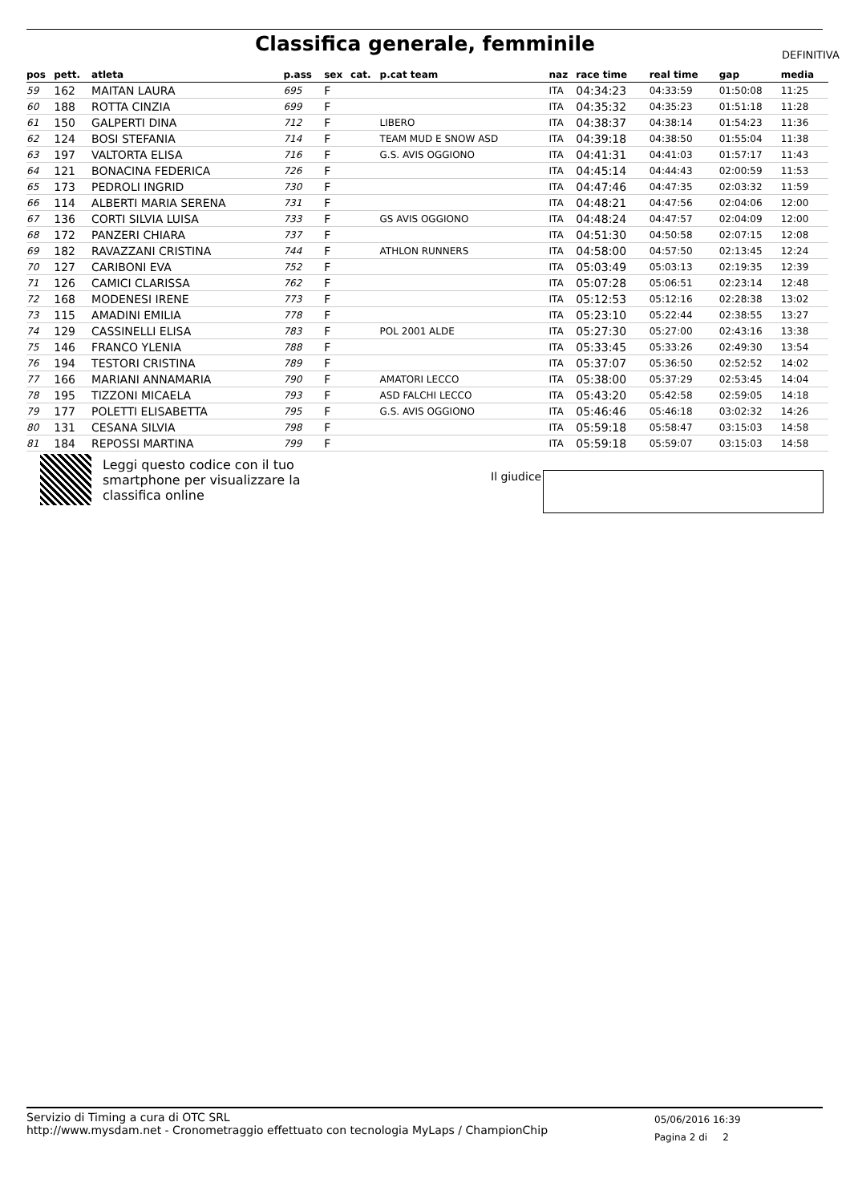Classifica generale, femminile DEFINITIVA
| pos | pett. | atleta | p.ass | sex | cat. | p.cat team | naz | race time | real time | gap | media |
| --- | --- | --- | --- | --- | --- | --- | --- | --- | --- | --- | --- |
| 59 | 162 | MAITAN LAURA | 695 | F | | | ITA | 04:34:23 | 04:33:59 | 01:50:08 | 11:25 |
| 60 | 188 | ROTTA CINZIA | 699 | F | | | ITA | 04:35:32 | 04:35:23 | 01:51:18 | 11:28 |
| 61 | 150 | GALPERTI DINA | 712 | F | | LIBERO | ITA | 04:38:37 | 04:38:14 | 01:54:23 | 11:36 |
| 62 | 124 | BOSI STEFANIA | 714 | F | | TEAM MUD E SNOW ASD | ITA | 04:39:18 | 04:38:50 | 01:55:04 | 11:38 |
| 63 | 197 | VALTORTA ELISA | 716 | F | | G.S. AVIS OGGIONO | ITA | 04:41:31 | 04:41:03 | 01:57:17 | 11:43 |
| 64 | 121 | BONACINA FEDERICA | 726 | F | | | ITA | 04:45:14 | 04:44:43 | 02:00:59 | 11:53 |
| 65 | 173 | PEDROLI INGRID | 730 | F | | | ITA | 04:47:46 | 04:47:35 | 02:03:32 | 11:59 |
| 66 | 114 | ALBERTI MARIA SERENA | 731 | F | | | ITA | 04:48:21 | 04:47:56 | 02:04:06 | 12:00 |
| 67 | 136 | CORTI SILVIA LUISA | 733 | F | | GS AVIS OGGIONO | ITA | 04:48:24 | 04:47:57 | 02:04:09 | 12:00 |
| 68 | 172 | PANZERI CHIARA | 737 | F | | | ITA | 04:51:30 | 04:50:58 | 02:07:15 | 12:08 |
| 69 | 182 | RAVAZZANI CRISTINA | 744 | F | | ATHLON RUNNERS | ITA | 04:58:00 | 04:57:50 | 02:13:45 | 12:24 |
| 70 | 127 | CARIBONI EVA | 752 | F | | | ITA | 05:03:49 | 05:03:13 | 02:19:35 | 12:39 |
| 71 | 126 | CAMICI CLARISSA | 762 | F | | | ITA | 05:07:28 | 05:06:51 | 02:23:14 | 12:48 |
| 72 | 168 | MODENESI IRENE | 773 | F | | | ITA | 05:12:53 | 05:12:16 | 02:28:38 | 13:02 |
| 73 | 115 | AMADINI EMILIA | 778 | F | | | ITA | 05:23:10 | 05:22:44 | 02:38:55 | 13:27 |
| 74 | 129 | CASSINELLI ELISA | 783 | F | | POL 2001 ALDE | ITA | 05:27:30 | 05:27:00 | 02:43:16 | 13:38 |
| 75 | 146 | FRANCO YLENIA | 788 | F | | | ITA | 05:33:45 | 05:33:26 | 02:49:30 | 13:54 |
| 76 | 194 | TESTORI CRISTINA | 789 | F | | | ITA | 05:37:07 | 05:36:50 | 02:52:52 | 14:02 |
| 77 | 166 | MARIANI ANNAMARIA | 790 | F | | AMATORI LECCO | ITA | 05:38:00 | 05:37:29 | 02:53:45 | 14:04 |
| 78 | 195 | TIZZONI MICAELA | 793 | F | | ASD FALCHI LECCO | ITA | 05:43:20 | 05:42:58 | 02:59:05 | 14:18 |
| 79 | 177 | POLETTI ELISABETTA | 795 | F | | G.S. AVIS OGGIONO | ITA | 05:46:46 | 05:46:18 | 03:02:32 | 14:26 |
| 80 | 131 | CESANA SILVIA | 798 | F | | | ITA | 05:59:18 | 05:58:47 | 03:15:03 | 14:58 |
| 81 | 184 | REPOSSI MARTINA | 799 | F | | | ITA | 05:59:18 | 05:59:07 | 03:15:03 | 14:58 |
Leggi questo codice con il tuo
smartphone per visualizzare la
classifica online
Il giudice
Servizio di Timing a cura di OTC SRL
http://www.mysdam.net - Cronometraggio effettuato con tecnologia MyLaps / ChampionChip
05/06/2016 16:39
Pagina 2 di 2